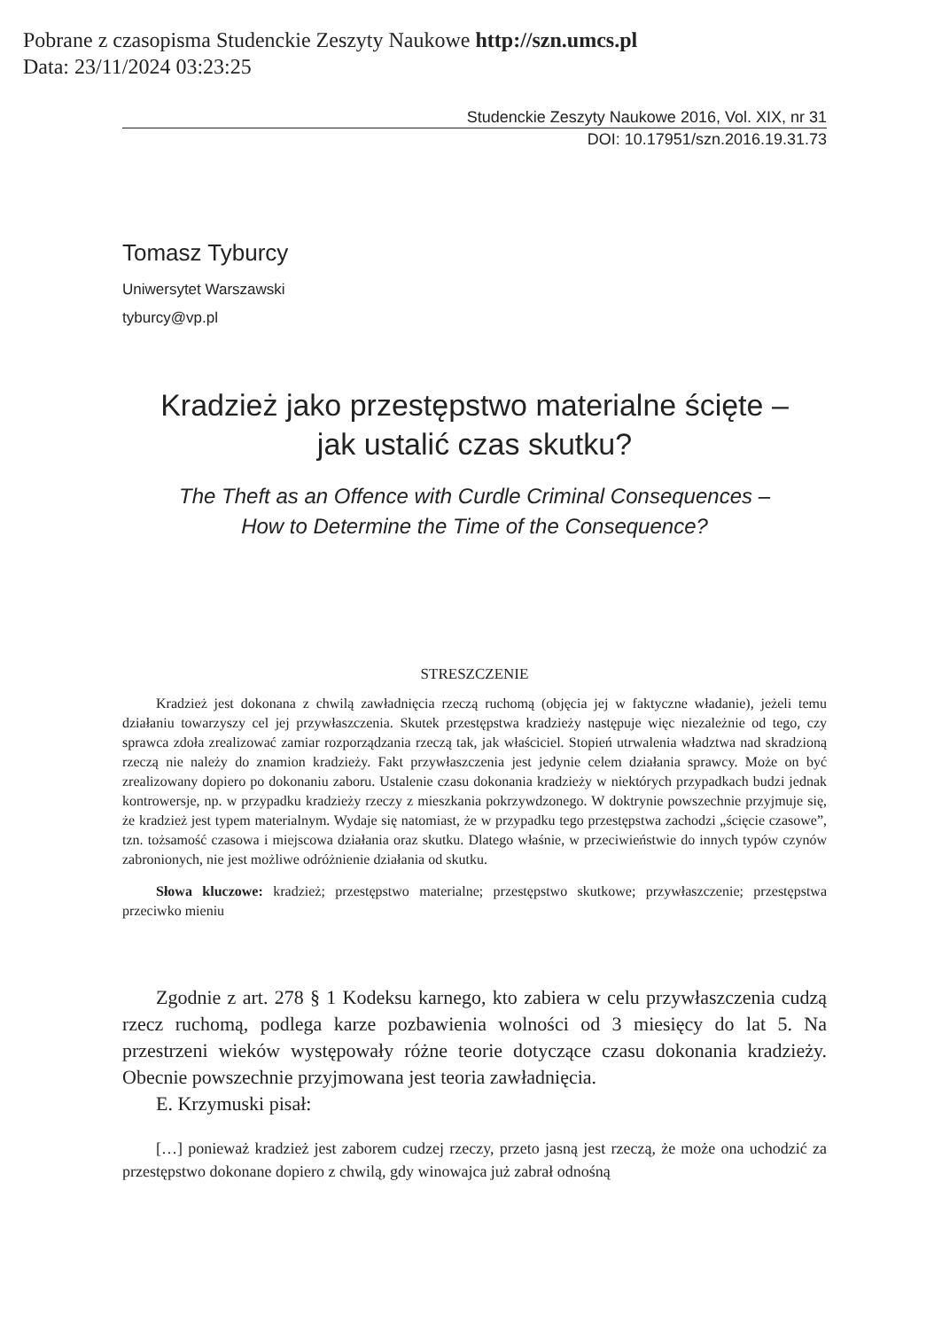Pobrane z czasopisma Studenckie Zeszyty Naukowe http://szn.umcs.pl
Data: 23/11/2024 03:23:25
Studenckie Zeszyty Naukowe 2016, Vol. XIX, nr 31
DOI: 10.17951/szn.2016.19.31.73
Tomasz Tyburcy
Uniwersytet Warszawski
tyburcy@vp.pl
Kradzież jako przestępstwo materialne ścięte –
jak ustalić czas skutku?
The Theft as an Offence with Curdle Criminal Consequences –
How to Determine the Time of the Consequence?
STRESZCZENIE
Kradzież jest dokonana z chwilą zawładnięcia rzeczą ruchomą (objęcia jej w faktyczne władanie), jeżeli temu działaniu towarzyszy cel jej przywłaszczenia. Skutek przestępstwa kradzieży następuje więc niezależnie od tego, czy sprawca zdoła zrealizować zamiar rozporządzania rzeczą tak, jak właściciel. Stopień utrwalenia władztwa nad skradzioną rzeczą nie należy do znamion kradzieży. Fakt przywłaszczenia jest jedynie celem działania sprawcy. Może on być zrealizowany dopiero po dokonaniu zaboru. Ustalenie czasu dokonania kradzieży w niektórych przypadkach budzi jednak kontrowersje, np. w przypadku kradzieży rzeczy z mieszkania pokrzywdzonego. W doktrynie powszechnie przyjmuje się, że kradzież jest typem materialnym. Wydaje się natomiast, że w przypadku tego przestępstwa zachodzi „ścięcie czasowe”, tzn. tożsamość czasowa i miejscowa działania oraz skutku. Dlatego właśnie, w przeciwieństwie do innych typów czynów zabronionych, nie jest możliwe odróżnienie działania od skutku.
Słowa kluczowe: kradzież; przestępstwo materialne; przestępstwo skutkowe; przywłaszczenie; przestępstwa przeciwko mieniu
Zgodnie z art. 278 § 1 Kodeksu karnego, kto zabiera w celu przywłaszczenia cudzą rzecz ruchomą, podlega karze pozbawienia wolności od 3 miesięcy do lat 5. Na przestrzeni wieków występowały różne teorie dotyczące czasu dokonania kradzieży. Obecnie powszechnie przyjmowana jest teoria zawładnięcia.
E. Krzymuski pisał:
[…] ponieważ kradzież jest zaborem cudzej rzeczy, przeto jasną jest rzeczą, że może ona uchodzić za przestępstwo dokonane dopiero z chwilą, gdy winowajca już zabrał odnośną